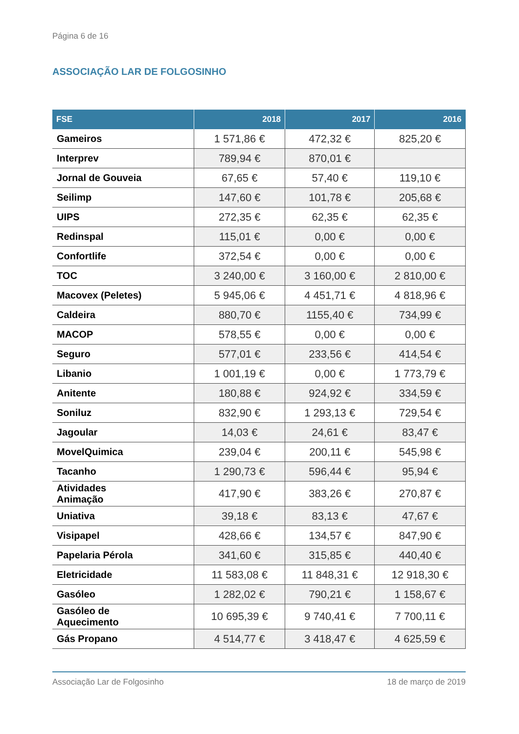Página 6 de 16
ASSOCIAÇÃO LAR DE FOLGOSINHO
| FSE | 2018 | 2017 | 2016 |
| --- | --- | --- | --- |
| Gameiros | 1 571,86 € | 472,32 € | 825,20 € |
| Interprev | 789,94 € | 870,01 € | |
| Jornal de Gouveia | 67,65 € | 57,40 € | 119,10 € |
| Seilimp | 147,60 € | 101,78 € | 205,68 € |
| UIPS | 272,35 € | 62,35 € | 62,35 € |
| Redinspal | 115,01 € | 0,00 € | 0,00 € |
| Confortlife | 372,54 € | 0,00 € | 0,00 € |
| TOC | 3 240,00 € | 3 160,00 € | 2 810,00 € |
| Macovex (Peletes) | 5 945,06 € | 4 451,71 € | 4 818,96 € |
| Caldeira | 880,70 € | 1155,40 € | 734,99 € |
| MACOP | 578,55 € | 0,00 € | 0,00 € |
| Seguro | 577,01 € | 233,56 € | 414,54 € |
| Libanio | 1 001,19 € | 0,00 € | 1 773,79 € |
| Anitente | 180,88 € | 924,92 € | 334,59 € |
| Soniluz | 832,90 € | 1 293,13 € | 729,54 € |
| Jagoular | 14,03 € | 24,61 € | 83,47 € |
| MovelQuimica | 239,04 € | 200,11 € | 545,98 € |
| Tacanho | 1 290,73 € | 596,44 € | 95,94 € |
| Atividades Animação | 417,90 € | 383,26 € | 270,87 € |
| Uniativa | 39,18 € | 83,13 € | 47,67 € |
| Visipapel | 428,66 € | 134,57 € | 847,90 € |
| Papelaria Pérola | 341,60 € | 315,85 € | 440,40 € |
| Eletricidade | 11 583,08 € | 11 848,31 € | 12 918,30 € |
| Gasóleo | 1 282,02 € | 790,21 € | 1 158,67 € |
| Gasóleo de Aquecimento | 10 695,39 € | 9 740,41 € | 7 700,11 € |
| Gás Propano | 4 514,77 € | 3 418,47 € | 4 625,59 € |
Associação Lar de Folgosinho 18 de março de 2019